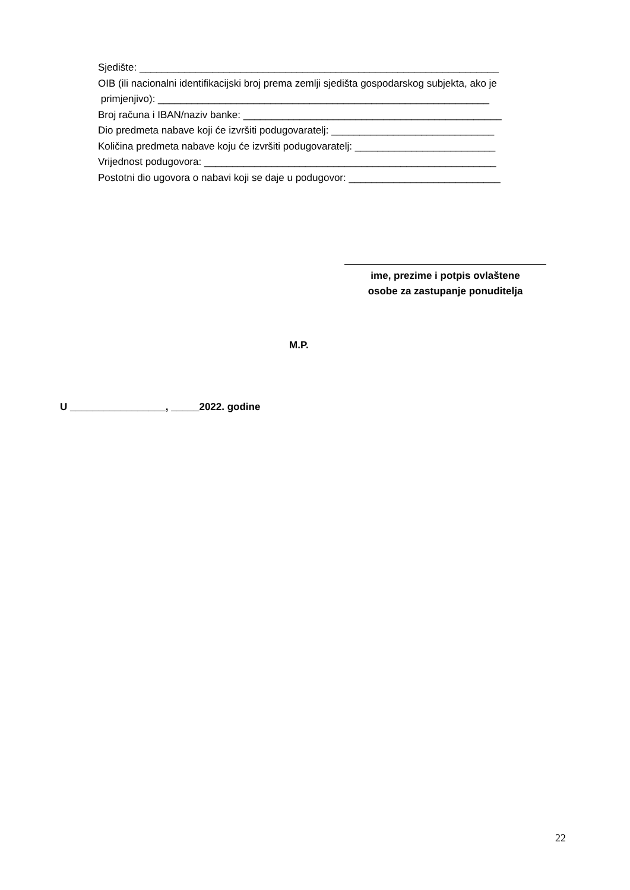Sjedište: ________________________________________________________________
OIB (ili nacionalni identifikacijski broj prema zemlji sjedišta gospodarskog subjekta, ako je
primjenjivo): ___________________________________________________________
Broj računa i IBAN/naziv banke: ______________________________________________
Dio predmeta nabave koji će izvršiti podugovaratelj: _____________________________
Količina predmeta nabave koju će izvršiti podugovaratelj: _________________________
Vrijednost podugovora: ____________________________________________________
Postotni dio ugovora o nabavi koji se daje u podugovor: ___________________________
ime, prezime i potpis ovlaštene
osobe za zastupanje ponuditelja
M.P.
U _________________, _____2022. godine
22